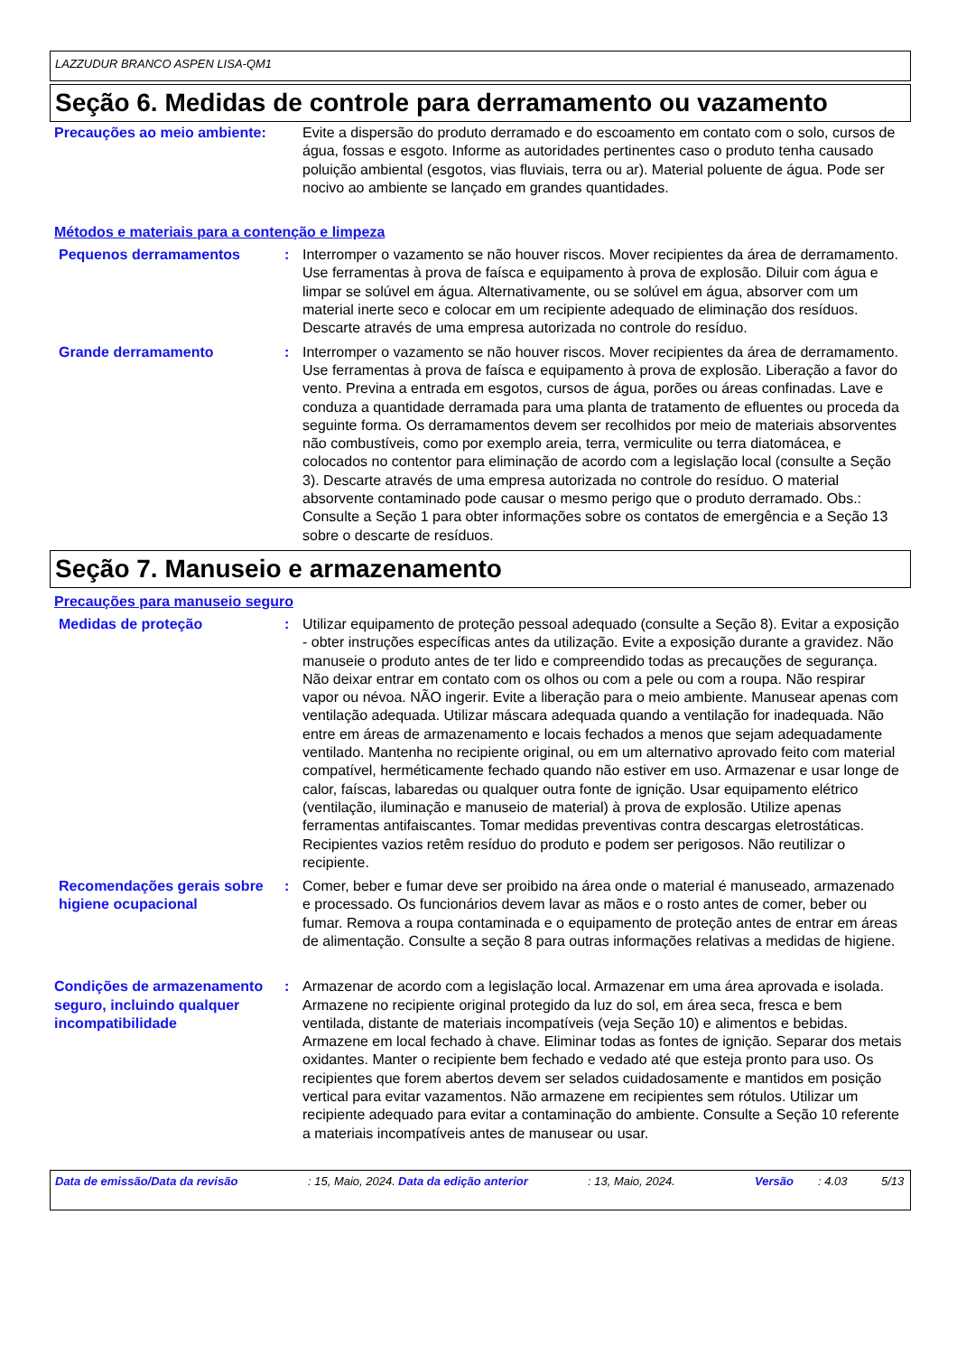LAZZUDUR BRANCO ASPEN LISA-QM1
Seção 6. Medidas de controle para derramamento ou vazamento
Precauções ao meio ambiente: Evite a dispersão do produto derramado e do escoamento em contato com o solo, cursos de água, fossas e esgoto. Informe as autoridades pertinentes caso o produto tenha causado poluição ambiental (esgotos, vias fluviais, terra ou ar). Material poluente de água. Pode ser nocivo ao ambiente se lançado em grandes quantidades.
Métodos e materiais para a contenção e limpeza
Pequenos derramamentos : Interromper o vazamento se não houver riscos. Mover recipientes da área de derramamento. Use ferramentas à prova de faísca e equipamento à prova de explosão. Diluir com água e limpar se solúvel em água. Alternativamente, ou se solúvel em água, absorver com um material inerte seco e colocar em um recipiente adequado de eliminação dos resíduos. Descarte através de uma empresa autorizada no controle do resíduo.
Grande derramamento : Interromper o vazamento se não houver riscos. Mover recipientes da área de derramamento. Use ferramentas à prova de faísca e equipamento à prova de explosão. Liberação a favor do vento. Previna a entrada em esgotos, cursos de água, porões ou áreas confinadas. Lave e conduza a quantidade derramada para uma planta de tratamento de efluentes ou proceda da seguinte forma. Os derramamentos devem ser recolhidos por meio de materiais absorventes não combustíveis, como por exemplo areia, terra, vermiculite ou terra diatomácea, e colocados no contentor para eliminação de acordo com a legislação local (consulte a Seção 3). Descarte através de uma empresa autorizada no controle do resíduo. O material absorvente contaminado pode causar o mesmo perigo que o produto derramado. Obs.: Consulte a Seção 1 para obter informações sobre os contatos de emergência e a Seção 13 sobre o descarte de resíduos.
Seção 7. Manuseio e armazenamento
Precauções para manuseio seguro
Medidas de proteção : Utilizar equipamento de proteção pessoal adequado (consulte a Seção 8). Evitar a exposição - obter instruções específicas antes da utilização. Evite a exposição durante a gravidez. Não manuseie o produto antes de ter lido e compreendido todas as precauções de segurança. Não deixar entrar em contato com os olhos ou com a pele ou com a roupa. Não respirar vapor ou névoa. NÃO ingerir. Evite a liberação para o meio ambiente. Manusear apenas com ventilação adequada. Utilizar máscara adequada quando a ventilação for inadequada. Não entre em áreas de armazenamento e locais fechados a menos que sejam adequadamente ventilado. Mantenha no recipiente original, ou em um alternativo aprovado feito com material compatível, herméticamente fechado quando não estiver em uso. Armazenar e usar longe de calor, faíscas, labaredas ou qualquer outra fonte de ignição. Usar equipamento elétrico (ventilação, iluminação e manuseio de material) à prova de explosão. Utilize apenas ferramentas antifaiscantes. Tomar medidas preventivas contra descargas eletrostáticas. Recipientes vazios retêm resíduo do produto e podem ser perigosos. Não reutilizar o recipiente.
Recomendações gerais sobre higiene ocupacional
: Comer, beber e fumar deve ser proibido na área onde o material é manuseado, armazenado e processado. Os funcionários devem lavar as mãos e o rosto antes de comer, beber ou fumar. Remova a roupa contaminada e o equipamento de proteção antes de entrar em áreas de alimentação. Consulte a seção 8 para outras informações relativas a medidas de higiene.
Condições de armazenamento seguro, incluindo qualquer incompatibilidade
: Armazenar de acordo com a legislação local. Armazenar em uma área aprovada e isolada. Armazene no recipiente original protegido da luz do sol, em área seca, fresca e bem ventilada, distante de materiais incompatíveis (veja Seção 10) e alimentos e bebidas. Armazene em local fechado à chave. Eliminar todas as fontes de ignição. Separar dos metais oxidantes. Manter o recipiente bem fechado e vedado até que esteja pronto para uso. Os recipientes que forem abertos devem ser selados cuidadosamente e mantidos em posição vertical para evitar vazamentos. Não armazene em recipientes sem rótulos. Utilizar um recipiente adequado para evitar a contaminação do ambiente. Consulte a Seção 10 referente a materiais incompatíveis antes de manusear ou usar.
Data de emissão/Data da revisão: 15, Maio, 2024. Data da edição anterior: 13, Maio, 2024. Versão: 4.03 5/13